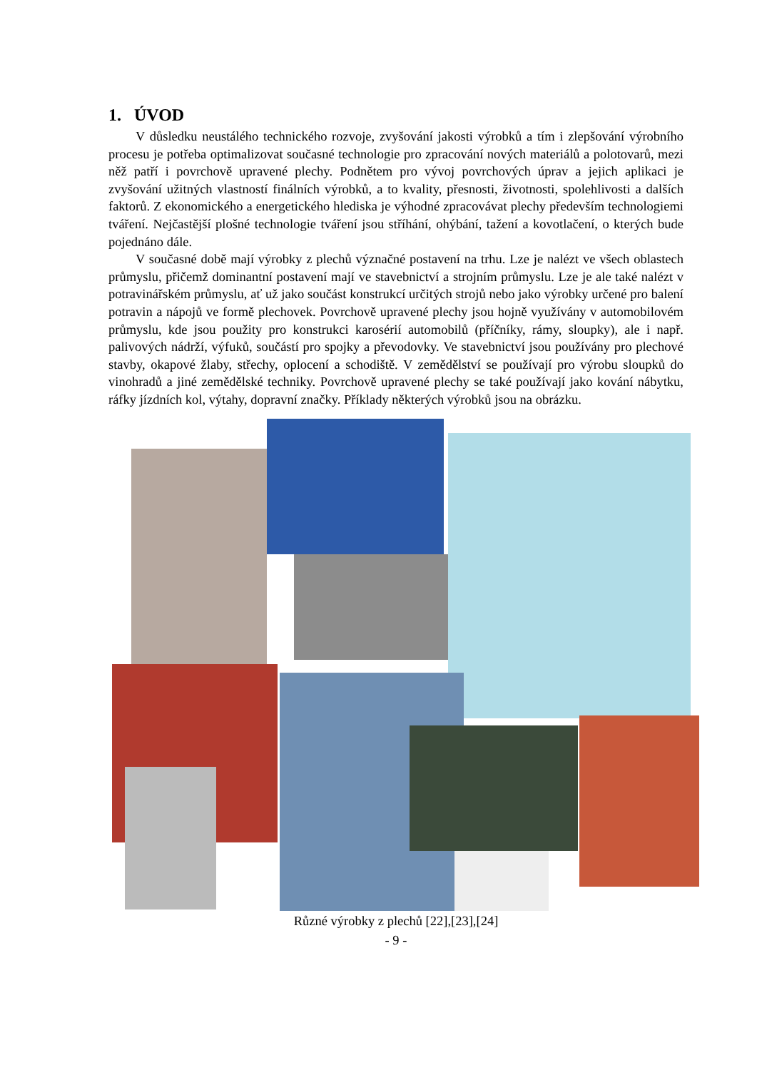1. ÚVOD
V důsledku neustálého technického rozvoje, zvyšování jakosti výrobků a tím i zlepšování výrobního procesu je potřeba optimalizovat současné technologie pro zpracování nových materiálů a polotovarů, mezi něž patří i povrchově upravené plechy. Podnětem pro vývoj povrchových úprav a jejich aplikaci je zvyšování užitných vlastností finálních výrobků, a to kvality, přesnosti, životnosti, spolehlivosti a dalších faktorů. Z ekonomického a energetického hlediska je výhodné zpracovávat plechy především technologiemi tváření. Nejčastější plošné technologie tváření jsou stříhání, ohýbání, tažení a kovotlačení, o kterých bude pojednáno dále.
V současné době mají výrobky z plechů význačné postavení na trhu. Lze je nalézt ve všech oblastech průmyslu, přičemž dominantní postavení mají ve stavebnictví a strojním průmyslu. Lze je ale také nalézt v potravinářském průmyslu, ať už jako součást konstrukcí určitých strojů nebo jako výrobky určené pro balení potravin a nápojů ve formě plechovek. Povrchově upravené plechy jsou hojně využívány v automobilovém průmyslu, kde jsou použity pro konstrukci karosérií automobilů (příčníky, rámy, sloupky), ale i např. palivových nádrží, výfuků, součástí pro spojky a převodovky. Ve stavebnictví jsou používány pro plechové stavby, okapové žlaby, střechy, oplocení a schodiště. V zemědělství se používají pro výrobu sloupků do vinohradů a jiné zemědělské techniky. Povrchově upravené plechy se také používají jako kování nábytku, ráfky jízdních kol, výtahy, dopravní značky. Příklady některých výrobků jsou na obrázku.
Různé výrobky z plechů [22],[23],[24]
- 9 -